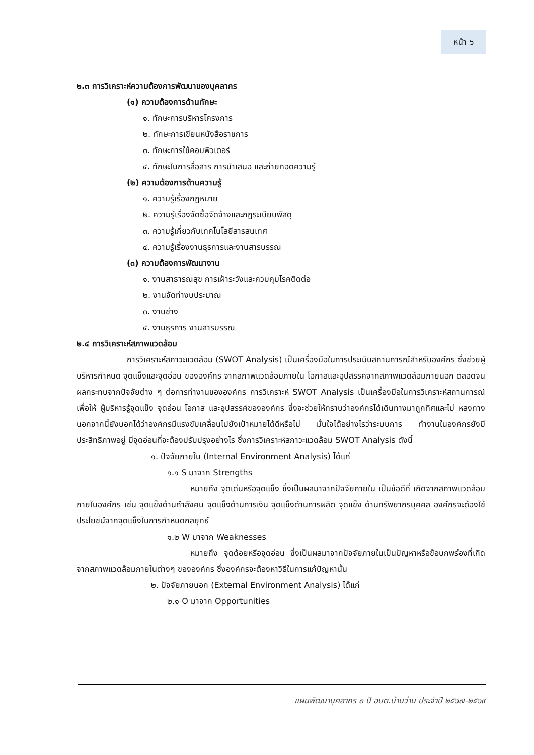หน้า ๖
๒.๓ การวิเคราะห์ความต้องการพัฒนาของบุคลากร
(๑) ความต้องการด้านทักษะ
๑. ทักษะการบริหารโครงการ
๒. ทักษะการเขียนหนังสือราชการ
๓. ทักษะการใช้คอมพิวเตอร์
๔. ทักษะในการสื่อสาร การนำเสนอ และถ่ายทอดความรู้
(๒) ความต้องการด้านความรู้
๑. ความรู้เรื่องกฎหมาย
๒. ความรู้เรื่องจัดซื้อจัดจ้างและกฎระเบียบพัสดุ
๓. ความรู้เกี่ยวกับเทคโนโลยีสารสนเทศ
๔. ความรู้เรื่องงานธุรการและงานสารบรรณ
(๓) ความต้องการพัฒนางาน
๑. งานสาธารณสุข การเฝ้าระวังและควบคุมโรคติดต่อ
๒. งานจัดทำงบประมาณ
๓. งานช่าง
๔. งานธุรการ งานสารบรรณ
๒.๔ การวิเคราะห์สภาพแวดล้อม
การวิเคราะห์สภาวะแวดล้อม (SWOT Analysis) เป็นเครื่องมือในการประเมินสถานการณ์สำหรับองค์กร ซึ่งช่วยผู้บริหารกำหนด จุดแข็งและจุดอ่อน ขององค์กร จากสภาพแวดล้อมภายใน โอกาสและอุปสรรคจากสภาพแวดล้อมภายนอก ตลอดจนผลกระทบจากปัจจัยต่าง ๆ ต่อการทำงานขององค์กร การวิเคราะห์ SWOT Analysis เป็นเครื่องมือในการวิเคราะห์สถานการณ์ เพื่อให้ ผู้บริหารรู้จุดแข็ง จุดอ่อน โอกาส และอุปสรรค์ขององค์กร ซึ่งจะช่วยให้ทราบว่าองค์กรได้เดินทางมาถูกทิศและไม่ หลงทาง นอกจากนี้ยังบอกได้ว่าองค์กรมีแรงขับเคลื่อนไปยังเป้าหมายได้ดีหรือไม่ มั่นใจได้อย่างไรว่าระบบการ ทำงานในองค์กรยังมีประสิทธิภาพอยู่ มีจุดอ่อนที่จะต้องปรับปรุงอย่างไร ซึ่งการวิเคราะห์สภาวะแวดล้อม SWOT Analysis ดังนี้
๑. ปัจจัยภายใน (Internal Environment Analysis) ได้แก่
๑.๑ S มาจาก Strengths
หมายถึง จุดเด่นหรือจุดแข็ง ซึ่งเป็นผลมาจากปัจจัยภายใน เป็นข้อดีที่ เกิดจากสภาพแวดล้อมภายในองค์กร เช่น จุดแข็งด้านกำลังคน จุดแข็งด้านการเงิน จุดแข็งด้านการผลิต จุดแข็ง ด้านทรัพยากรบุคคล องค์กรจะต้องใช้ประโยชน์จากจุดแข็งในการกำหนดกลยุทธ์
๑.๒ W มาจาก Weaknesses
หมายถึง จุดด้อยหรือจุดอ่อน ซึ่งเป็นผลมาจากปัจจัยภายในเป็นปัญหาหรือข้อบกพร่องที่เกิดจากสภาพแวดล้อมภายในต่างๆ ขององค์กร ซึ่งองค์กรจะต้องหาวิธีในการแก้ปัญหานั้น
๒. ปัจจัยภายนอก (External Environment Analysis) ได้แก่
๒.๑ O มาจาก Opportunities
แผนพัฒนาบุคลากร ๓ ปี อบต.บ้านว่าน ประจำปี ๒๕๖๗-๒๕๖๙